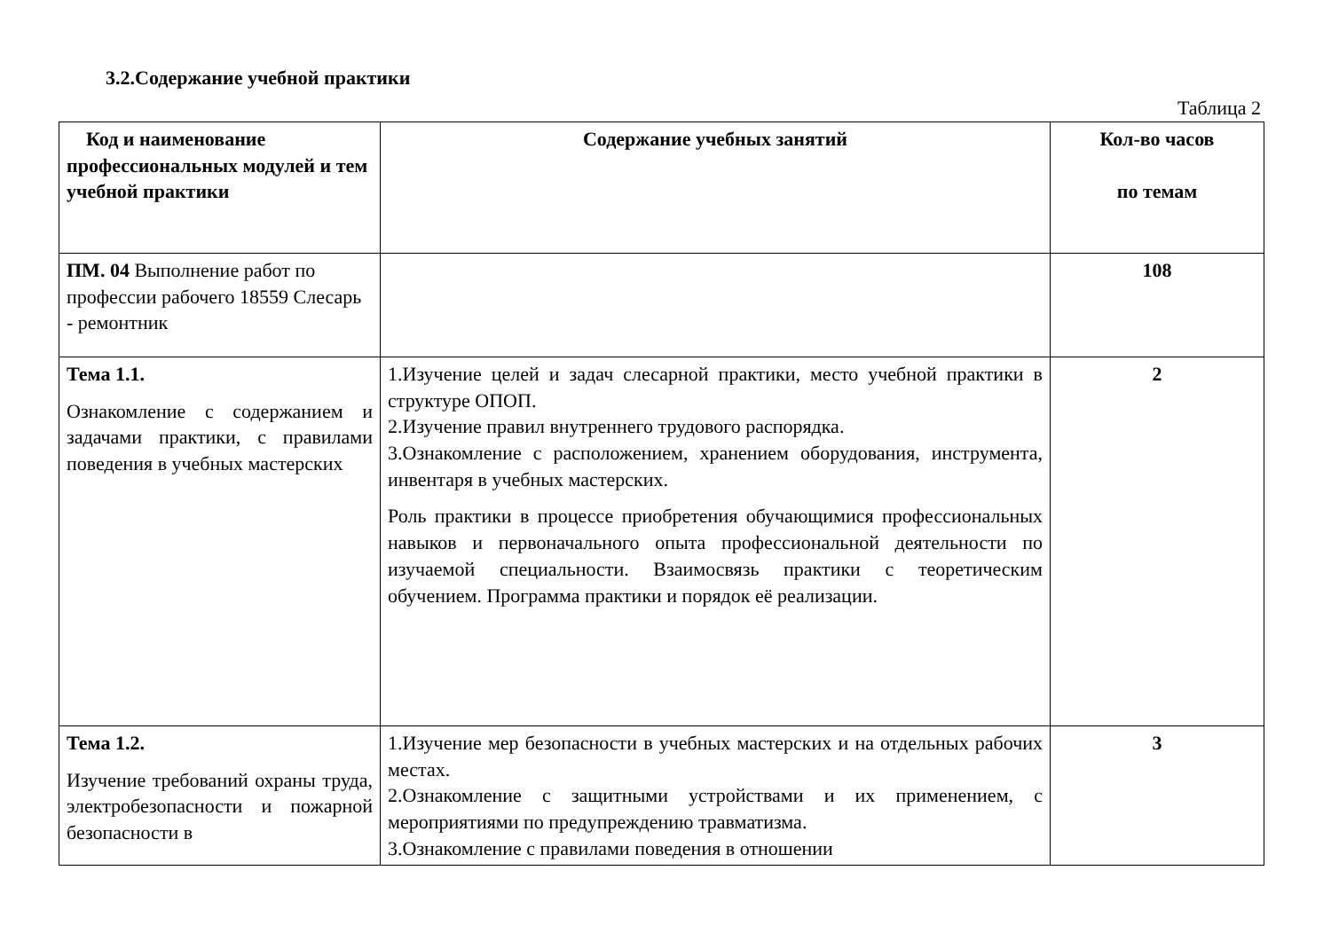3.2.Содержание учебной практики
Таблица 2
| Код и наименование профессиональных модулей и тем учебной практики | Содержание учебных занятий | Кол-во часов по темам |
| --- | --- | --- |
| ПМ. 04 Выполнение работ по профессии рабочего 18559 Слесарь - ремонтник | | 108 |
| Тема 1.1. Ознакомление с содержанием и задачами практики, с правилами поведения в учебных мастерских | 1.Изучение целей и задач слесарной практики, место учебной практики в структуре ОПОП. 2.Изучение правил внутреннего трудового распорядка. 3.Ознакомление с расположением, хранением оборудования, инструмента, инвентаря в учебных мастерских. Роль практики в процессе приобретения обучающимися профессиональных навыков и первоначального опыта профессиональной деятельности по изучаемой специальности. Взаимосвязь практики с теоретическим обучением. Программа практики и порядок её реализации. | 2 |
| Тема 1.2. Изучение требований охраны труда, электробезопасности и пожарной безопасности в | 1.Изучение мер безопасности в учебных мастерских и на отдельных рабочих местах. 2.Ознакомление с защитными устройствами и их применением, с мероприятиями по предупреждению травматизма. 3.Ознакомление с правилами поведения в отношении | 3 |